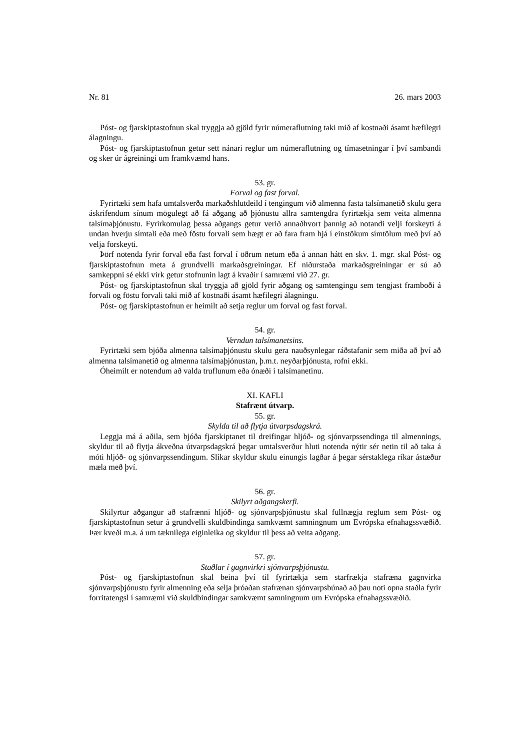Nr. 81 26. mars 2003
Póst- og fjarskiptastofnun skal tryggja að gjöld fyrir númeraflutning taki mið af kostnaði ásamt hæfilegri álagningu.
Póst- og fjarskiptastofnun getur sett nánari reglur um númeraflutning og tímasetningar í því sambandi og sker úr ágreiningi um framkvæmd hans.
53. gr.
Forval og fast forval.
Fyrirtæki sem hafa umtalsverða markaðshlutdeild í tengingum við almenna fasta talsímanetið skulu gera áskrifendum sínum mögulegt að fá aðgang að þjónustu allra samtengdra fyrirtækja sem veita almenna talsímaþjónustu. Fyrirkomulag þessa aðgangs getur verið annaðhvort þannig að notandi velji forskeyti á undan hverju símtali eða með föstu forvali sem hægt er að fara fram hjá í einstökum símtölum með því að velja forskeyti.
Þörf notenda fyrir forval eða fast forval í öðrum netum eða á annan hátt en skv. 1. mgr. skal Póst- og fjarskiptastofnun meta á grundvelli markaðsgreiningar. Ef niðurstaða markaðsgreiningar er sú að samkeppni sé ekki virk getur stofnunin lagt á kvaðir í samræmi við 27. gr.
Póst- og fjarskiptastofnun skal tryggja að gjöld fyrir aðgang og samtengingu sem tengjast framboði á forvali og föstu forvali taki mið af kostnaði ásamt hæfilegri álagningu.
Póst- og fjarskiptastofnun er heimilt að setja reglur um forval og fast forval.
54. gr.
Verndun talsímanetsins.
Fyrirtæki sem bjóða almenna talsímaþjónustu skulu gera nauðsynlegar ráðstafanir sem miða að því að almenna talsímanetið og almenna talsímaþjónustan, þ.m.t. neyðarþjónusta, rofni ekki.
Óheimilt er notendum að valda truflunum eða ónæði í talsímanetinu.
XI. KAFLI
Stafrænt útvarp.
55. gr.
Skylda til að flytja útvarpsdagskrá.
Leggja má á aðila, sem bjóða fjarskiptanet til dreifingar hljóð- og sjónvarpssendinga til almennings, skyldur til að flytja ákveðna útvarpsdagskrá þegar umtalsverður hluti notenda nýtir sér netin til að taka á móti hljóð- og sjónvarpssendingum. Slíkar skyldur skulu einungis lagðar á þegar sérstaklega ríkar ástæður mæla með því.
56. gr.
Skilyrt aðgangskerfi.
Skilyrtur aðgangur að stafrænni hljóð- og sjónvarpsþjónustu skal fullnægja reglum sem Póst- og fjarskiptastofnun setur á grundvelli skuldbindinga samkvæmt samningnum um Evrópska efnahagssvæðið. Þær kveði m.a. á um tæknilega eiginleika og skyldur til þess að veita aðgang.
57. gr.
Staðlar í gagnvirkri sjónvarpsþjónustu.
Póst- og fjarskiptastofnun skal beina því til fyrirtækja sem starfrækja stafræna gagnvirka sjónvarpsþjónustu fyrir almenning eða selja þróaðan stafrænan sjónvarpsbúnað að þau noti opna staðla fyrir forritatengsl í samræmi við skuldbindingar samkvæmt samningnum um Evrópska efnahagssvæðið.